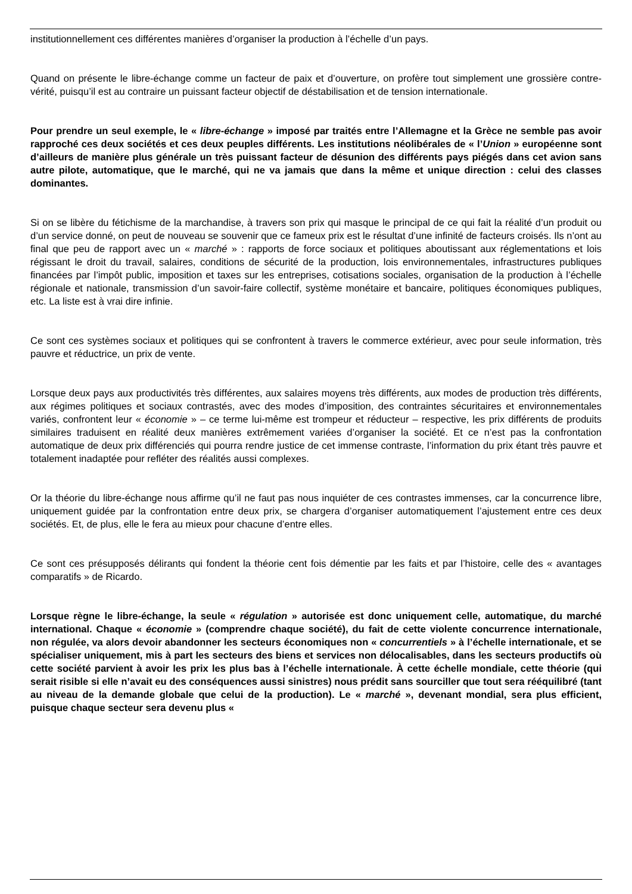institutionnellement ces différentes manières d’organiser la production à l’échelle d’un pays.
Quand on présente le libre-échange comme un facteur de paix et d’ouverture, on profère tout simplement une grossière contre-vérité, puisqu’il est au contraire un puissant facteur objectif de déstabilisation et de tension internationale.
Pour prendre un seul exemple, le « libre-échange » imposé par traités entre l’Allemagne et la Grèce ne semble pas avoir rapproché ces deux sociétés et ces deux peuples différents. Les institutions néolibérales de « l’Union » européenne sont d’ailleurs de manière plus générale un très puissant facteur de désunion des différents pays piégés dans cet avion sans autre pilote, automatique, que le marché, qui ne va jamais que dans la même et unique direction : celui des classes dominantes.
Si on se libère du fétichisme de la marchandise, à travers son prix qui masque le principal de ce qui fait la réalité d’un produit ou d’un service donné, on peut de nouveau se souvenir que ce fameux prix est le résultat d’une infinité de facteurs croisés. Ils n’ont au final que peu de rapport avec un « marché » : rapports de force sociaux et politiques aboutissant aux réglementations et lois régissant le droit du travail, salaires, conditions de sécurité de la production, lois environnementales, infrastructures publiques financées par l’impôt public, imposition et taxes sur les entreprises, cotisations sociales, organisation de la production à l’échelle régionale et nationale, transmission d’un savoir-faire collectif, système monétaire et bancaire, politiques économiques publiques, etc. La liste est à vrai dire infinie.
Ce sont ces systèmes sociaux et politiques qui se confrontent à travers le commerce extérieur, avec pour seule information, très pauvre et réductrice, un prix de vente.
Lorsque deux pays aux productivités très différentes, aux salaires moyens très différents, aux modes de production très différents, aux régimes politiques et sociaux contrastés, avec des modes d’imposition, des contraintes sécuritaires et environnementales variés, confrontent leur « économie » – ce terme lui-même est trompeur et réducteur – respective, les prix différents de produits similaires traduisent en réalité deux manières extrêmement variées d’organiser la société. Et ce n’est pas la confrontation automatique de deux prix différenciés qui pourra rendre justice de cet immense contraste, l’information du prix étant très pauvre et totalement inadaptée pour refléter des réalités aussi complexes.
Or la théorie du libre-échange nous affirme qu’il ne faut pas nous inquiéter de ces contrastes immenses, car la concurrence libre, uniquement guidée par la confrontation entre deux prix, se chargera d’organiser automatiquement l’ajustement entre ces deux sociétés. Et, de plus, elle le fera au mieux pour chacune d’entre elles.
Ce sont ces présupposés délirants qui fondent la théorie cent fois démentie par les faits et par l’histoire, celle des « avantages comparatifs » de Ricardo.
Lorsque règne le libre-échange, la seule « régulation » autorisée est donc uniquement celle, automatique, du marché international. Chaque « économie » (comprendre chaque société), du fait de cette violente concurrence internationale, non régulée, va alors devoir abandonner les secteurs économiques non « concurrentiels » à l’échelle internationale, et se spécialiser uniquement, mis à part les secteurs des biens et services non délocalisables, dans les secteurs productifs où cette société parvient à avoir les prix les plus bas à l’échelle internationale. À cette échelle mondiale, cette théorie (qui serait risible si elle n’avait eu des conséquences aussi sinistres) nous prédit sans sourciller que tout sera rééquilibré (tant au niveau de la demande globale que celui de la production). Le « marché », devenant mondial, sera plus efficient, puisque chaque secteur sera devenu plus «